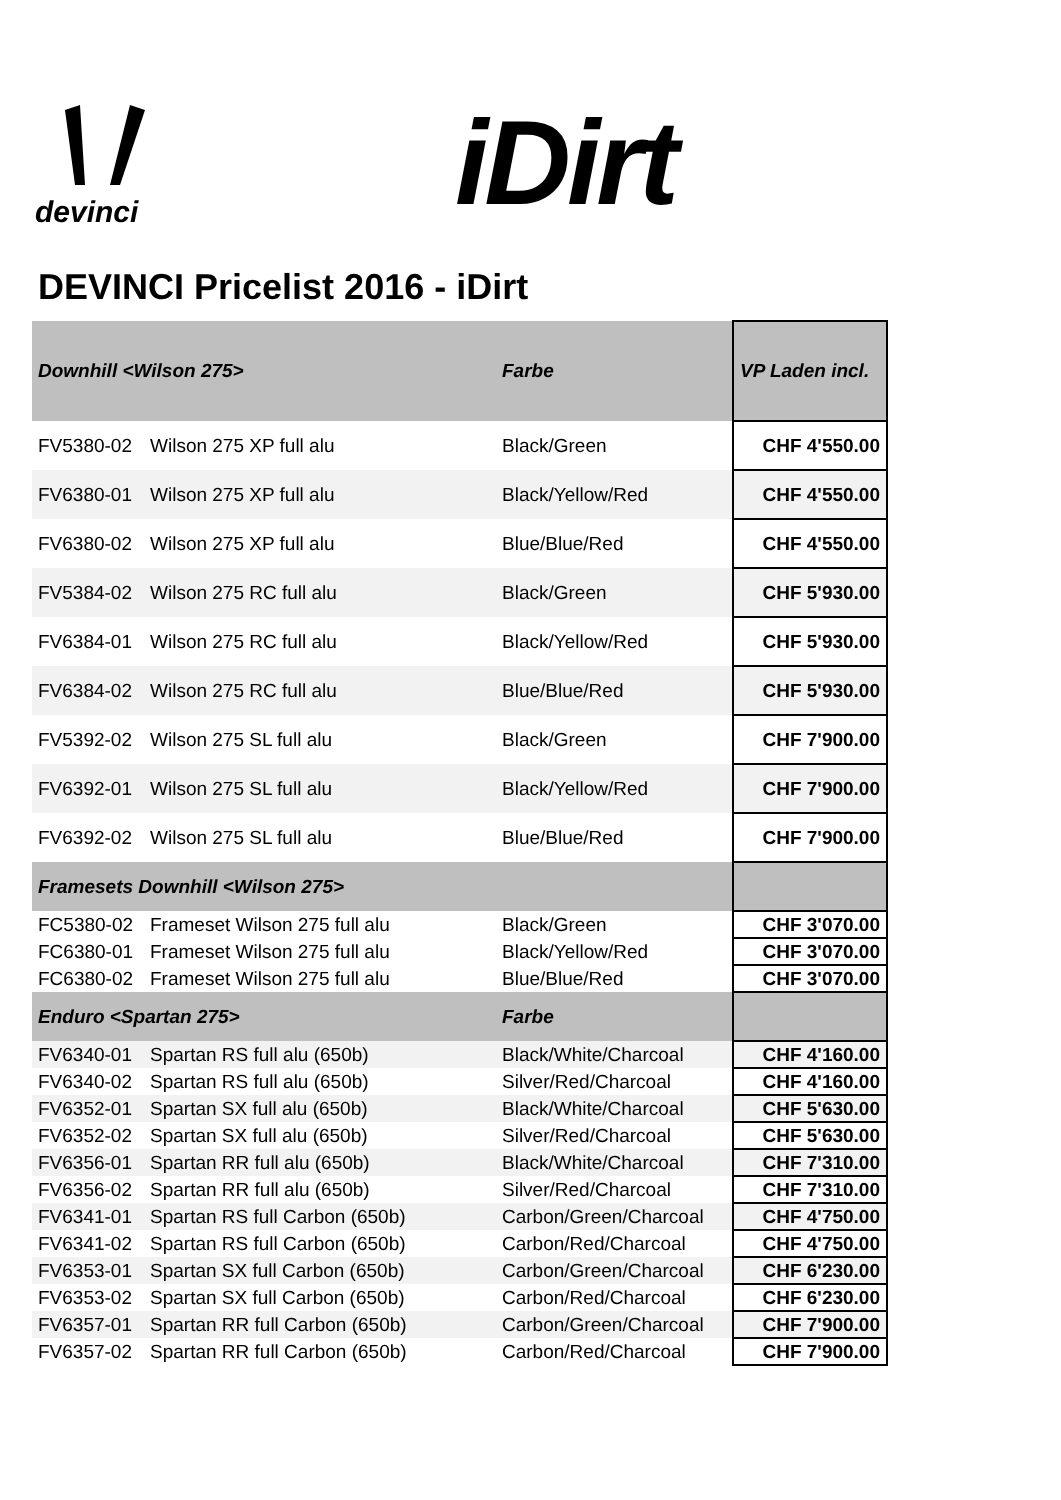devinci iDirt
DEVINCI Pricelist 2016 - iDirt
| Downhill <Wilson 275> | | Farbe | VP Laden incl. |
| FV5380-02 | Wilson 275 XP full alu | Black/Green | CHF 4'550.00 |
| FV6380-01 | Wilson 275 XP full alu | Black/Yellow/Red | CHF 4'550.00 |
| FV6380-02 | Wilson 275 XP full alu | Blue/Blue/Red | CHF 4'550.00 |
| FV5384-02 | Wilson 275 RC full alu | Black/Green | CHF 5'930.00 |
| FV6384-01 | Wilson 275 RC full alu | Black/Yellow/Red | CHF 5'930.00 |
| FV6384-02 | Wilson 275 RC full alu | Blue/Blue/Red | CHF 5'930.00 |
| FV5392-02 | Wilson 275 SL full alu | Black/Green | CHF 7'900.00 |
| FV6392-01 | Wilson 275 SL full alu | Black/Yellow/Red | CHF 7'900.00 |
| FV6392-02 | Wilson 275 SL full alu | Blue/Blue/Red | CHF 7'900.00 |
| Framesets Downhill <Wilson 275> | | | |
| FC5380-02 | Frameset Wilson 275 full alu | Black/Green | CHF 3'070.00 |
| FC6380-01 | Frameset Wilson 275 full alu | Black/Yellow/Red | CHF 3'070.00 |
| FC6380-02 | Frameset Wilson 275 full alu | Blue/Blue/Red | CHF 3'070.00 |
| Enduro <Spartan 275> | | Farbe | |
| FV6340-01 | Spartan RS full alu (650b) | Black/White/Charcoal | CHF 4'160.00 |
| FV6340-02 | Spartan RS full alu (650b) | Silver/Red/Charcoal | CHF 4'160.00 |
| FV6352-01 | Spartan SX full alu (650b) | Black/White/Charcoal | CHF 5'630.00 |
| FV6352-02 | Spartan SX full alu (650b) | Silver/Red/Charcoal | CHF 5'630.00 |
| FV6356-01 | Spartan RR full alu (650b) | Black/White/Charcoal | CHF 7'310.00 |
| FV6356-02 | Spartan RR full alu (650b) | Silver/Red/Charcoal | CHF 7'310.00 |
| FV6341-01 | Spartan RS full Carbon (650b) | Carbon/Green/Charcoal | CHF 4'750.00 |
| FV6341-02 | Spartan RS full Carbon (650b) | Carbon/Red/Charcoal | CHF 4'750.00 |
| FV6353-01 | Spartan SX full Carbon (650b) | Carbon/Green/Charcoal | CHF 6'230.00 |
| FV6353-02 | Spartan SX full Carbon (650b) | Carbon/Red/Charcoal | CHF 6'230.00 |
| FV6357-01 | Spartan RR full Carbon (650b) | Carbon/Green/Charcoal | CHF 7'900.00 |
| FV6357-02 | Spartan RR full Carbon (650b) | Carbon/Red/Charcoal | CHF 7'900.00 |